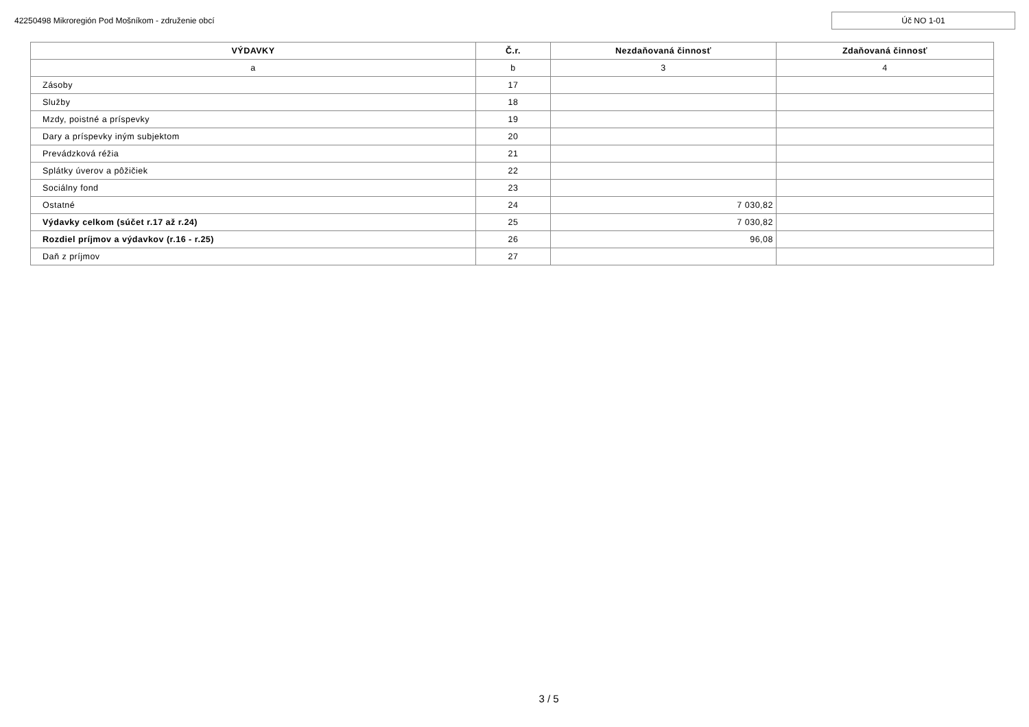42250498 Mikroregión Pod Mošníkom - združenie obcí
Úč NO 1-01
| VÝDAVKY | Č.r. | Nezdaňovaná činnosť | Zdaňovaná činnosť |
| --- | --- | --- | --- |
| a | b | 3 | 4 |
| Zásoby | 17 | | |
| Služby | 18 | | |
| Mzdy, poistné a príspevky | 19 | | |
| Dary a príspevky iným subjektom | 20 | | |
| Prevádzková réžia | 21 | | |
| Splátky úverov a pôžičiek | 22 | | |
| Sociálny fond | 23 | | |
| Ostatné | 24 | 7 030,82 | |
| Výdavky celkom (súčet r.17 až r.24) | 25 | 7 030,82 | |
| Rozdiel príjmov a výdavkov (r.16 - r.25) | 26 | 96,08 | |
| Daň z príjmov | 27 | | |
3 / 5